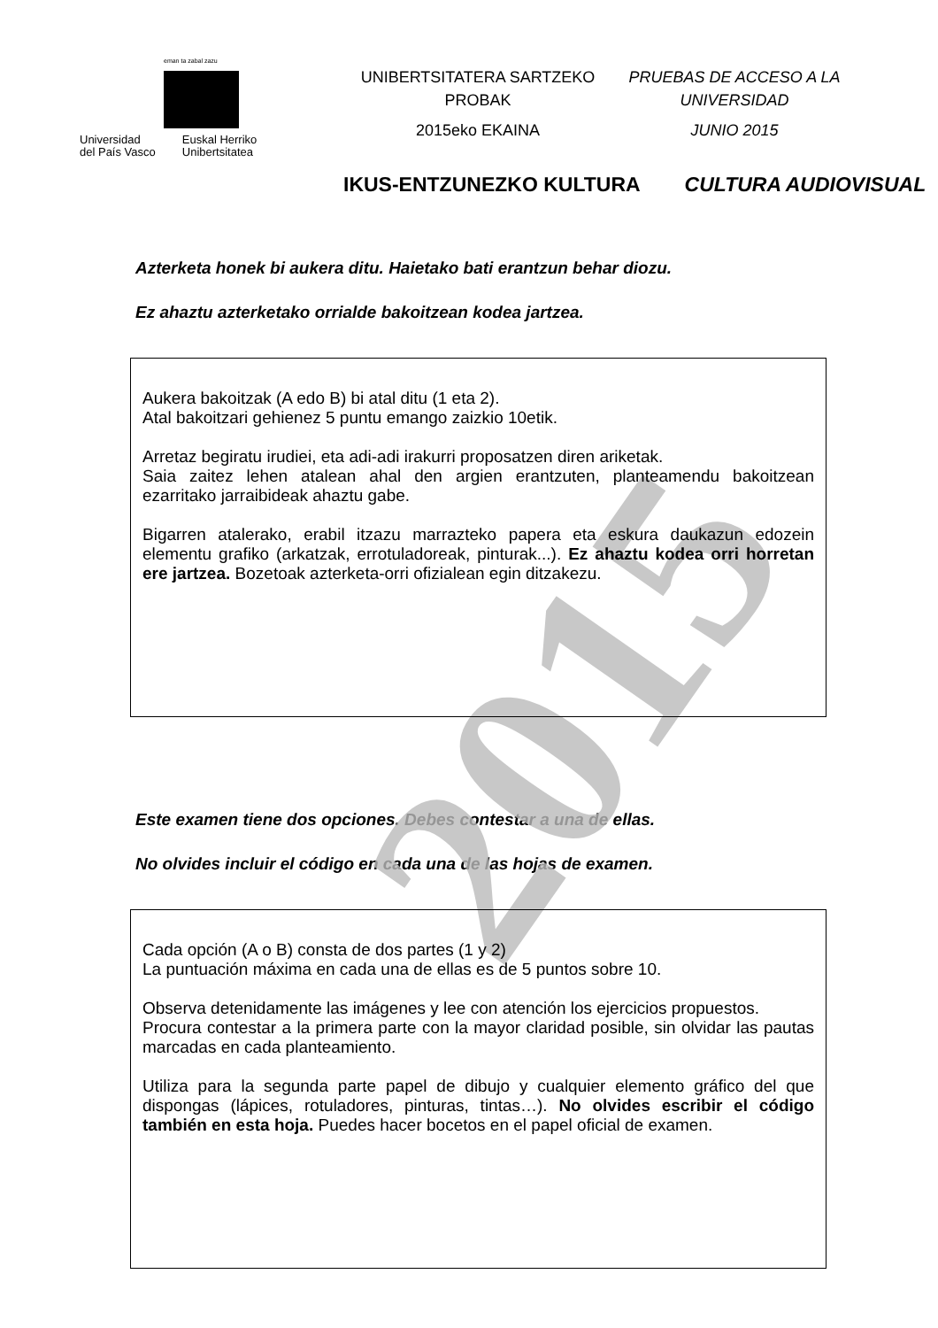2015
eman ta zabal zazu
Universidad
del País Vasco
Euskal Herriko
Unibertsitatea
UNIBERTSITATERA SARTZEKO
PROBAK
2015eko EKAINA
PRUEBAS DE ACCESO A LA
UNIVERSIDAD
JUNIO 2015
IKUS-ENTZUNEZKO KULTURA CULTURA AUDIOVISUAL
Azterketa honek bi aukera ditu. Haietako bati erantzun behar diozu.
Ez ahaztu azterketako orrialde bakoitzean kodea jartzea.
Aukera bakoitzak (A edo B) bi atal ditu (1 eta 2).
Atal bakoitzari gehienez 5 puntu emango zaizkio 10etik.
Arretaz begiratu irudiei, eta adi-adi irakurri proposatzen diren ariketak.
Saia zaitez lehen atalean ahal den argien erantzuten, planteamendu bakoitzean ezarritako jarraibideak ahaztu gabe.
Bigarren atalerako, erabil itzazu marrazteko papera eta eskura daukazun edozein elementu grafiko (arkatzak, errotuladoreak, pinturak...). Ez ahaztu kodea orri horretan ere jartzea. Bozetoak azterketa-orri ofizialean egin ditzakezu.
Este examen tiene dos opciones. Debes contestar a una de ellas.
No olvides incluir el código en cada una de las hojas de examen.
Cada opción (A o B) consta de dos partes (1 y 2)
La puntuación máxima en cada una de ellas es de 5 puntos sobre 10.
Observa detenidamente las imágenes y lee con atención los ejercicios propuestos.
Procura contestar a la primera parte con la mayor claridad posible, sin olvidar las pautas marcadas en cada planteamiento.
Utiliza para la segunda parte papel de dibujo y cualquier elemento gráfico del que dispongas (lápices, rotuladores, pinturas, tintas…). No olvides escribir el código también en esta hoja. Puedes hacer bocetos en el papel oficial de examen.